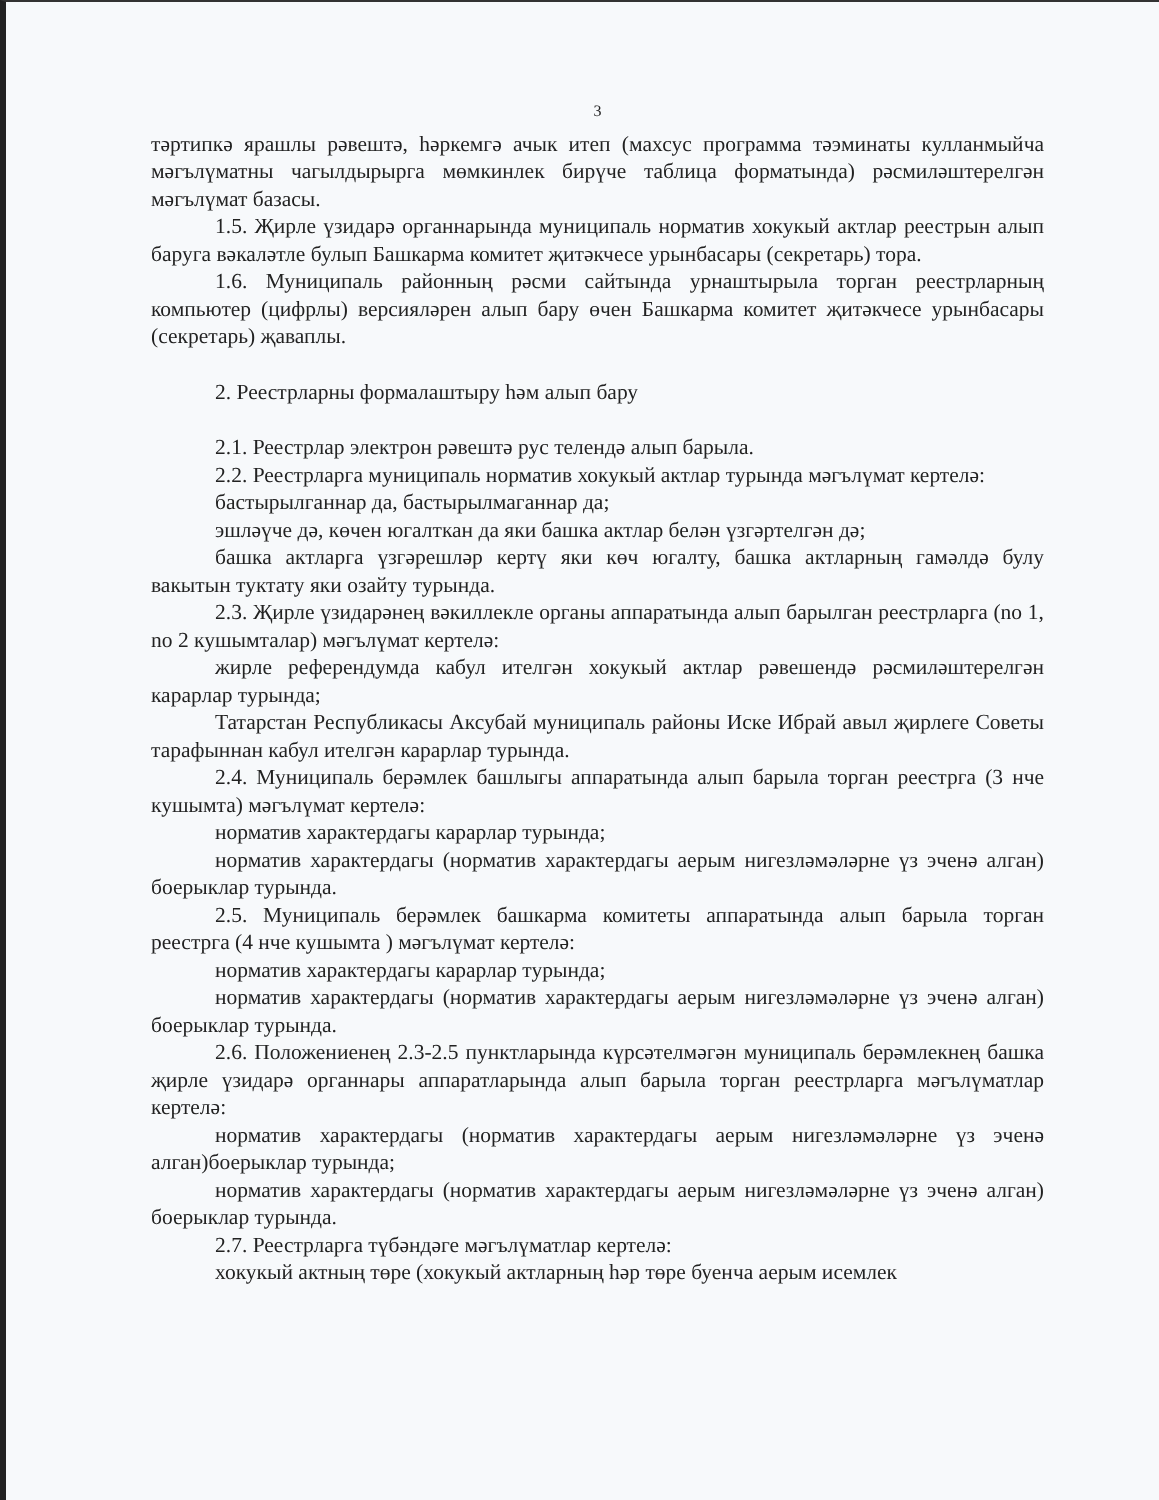3
тәртипкә ярашлы рәвештә, һәркемгә ачык итеп (махсус программа тәэминаты кулланмыйча мәгълүматны чагылдырырга мөмкинлек бирүче таблица форматында) рәсмиләштерелгән мәгълүмат базасы.
1.5. Җирле үзидарә органнарында муниципаль норматив хокукый актлар реестрын алып баруга вәкаләтле булып Башкарма комитет җитәкчесе урынбасары (секретарь) тора.
1.6. Муниципаль районның рәсми сайтында урнаштырыла торган реестрларның компьютер (цифрлы) версияләрен алып бару өчен Башкарма комитет җитәкчесе урынбасары (секретарь) җаваплы.
2. Реестрларны формалаштыру һәм алып бару
2.1. Реестрлар электрон рәвештә рус телендә алып барыла.
2.2. Реестрларга муниципаль норматив хокукый актлар турында мәгълүмат кертелә:
бастырылганнар да, бастырылмаганнар да;
эшләүче дә, көчен югалткан да яки башка актлар белән үзгәртелгән дә;
башка актларга үзгәрешләр кертү яки көч югалту, башка актларның гамәлдә булу вакытын туктату яки озайту турында.
2.3. Җирле үзидарәнең вәкиллекле органы аппаратында алып барылган реестрларга (no 1, no 2 кушымталар) мәгълүмат кертелә:
жирле референдумда кабул ителгән хокукый актлар рәвешендә рәсмиләштерелгән карарлар турында;
Татарстан Республикасы Аксубай муниципаль районы Иске Ибрай авыл җирлеге Советы тарафыннан кабул ителгән карарлар турында.
2.4. Муниципаль берәмлек башлыгы аппаратында алып барыла торган реестрга (3 нче кушымта) мәгълүмат кертелә:
норматив характердагы карарлар турында;
норматив характердагы (норматив характердагы аерым нигезләмәләрне үз эченә алган) боерыклар турында.
2.5. Муниципаль берәмлек башкарма комитеты аппаратында алып барыла торган реестрга (4 нче кушымта ) мәгълүмат кертелә:
норматив характердагы карарлар турында;
норматив характердагы (норматив характердагы аерым нигезләмәләрне үз эченә алган) боерыклар турында.
2.6. Положениенең 2.3-2.5 пунктларында күрсәтелмәгән муниципаль берәмлекнең башка җирле үзидарә органнары аппаратларында алып барыла торган реестрларга мәгълүматлар кертелә:
норматив характердагы (норматив характердагы аерым нигезләмәләрне үз эченә алган)боерыклар турында;
норматив характердагы (норматив характердагы аерым нигезләмәләрне үз эченә алган) боерыклар турында.
2.7. Реестрларга түбәндәге мәгълүматлар кертелә:
хокукый актның төре (хокукый актларның һәр төре буенча аерым исемлек